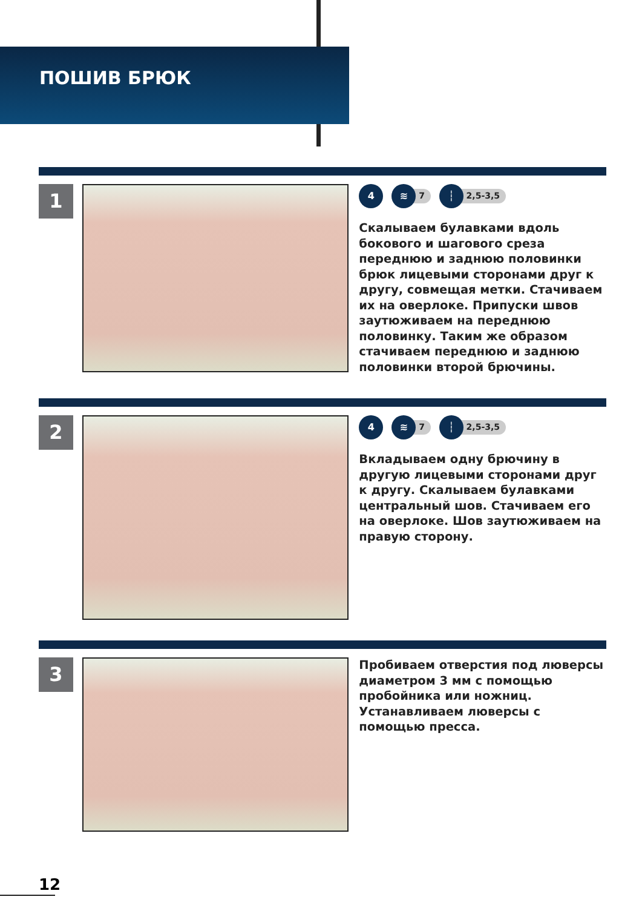ПОШИВ БРЮК
1
4
≋
7
┆
2,5-3,5
Скалываем булавками вдоль бокового и шагового среза переднюю и заднюю половинки брюк лицевыми сторонами друг к другу, совмещая метки. Стачиваем их на оверлоке. Припуски швов заутюживаем на переднюю половинку. Таким же образом стачиваем переднюю и заднюю половинки второй брючины.
2
4
≋
7
┆
2,5-3,5
Вкладываем одну брючину в другую лицевыми сторонами друг к другу. Скалываем булавками центральный шов. Стачиваем его на оверлоке. Шов заутюживаем на правую сторону.
3
Пробиваем отверстия под люверсы диаметром 3 мм с помощью пробойника или ножниц. Устанавливаем люверсы с помощью пресса.
12